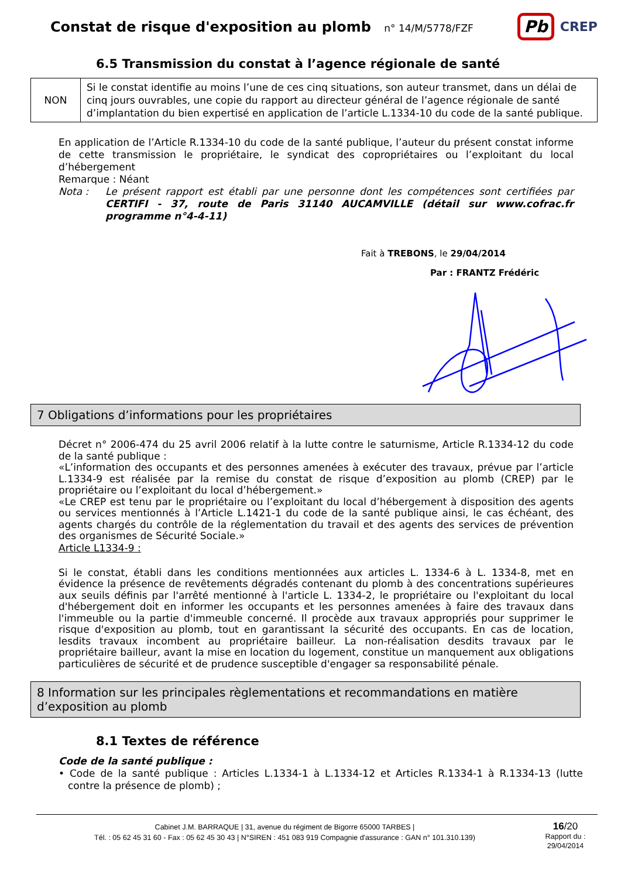Constat de risque d'exposition au plomb n° 14/M/5778/FZF
Pb CREP
6.5 Transmission du constat à l’agence régionale de santé
| NON | Si le constat identifie au moins l’une de ces cinq situations, son auteur transmet, dans un délai de cinq jours ouvrables, une copie du rapport au directeur général de l’agence régionale de santé d’implantation du bien expertisé en application de l’article L.1334-10 du code de la santé publique. |
En application de l’Article R.1334-10 du code de la santé publique, l’auteur du présent constat informe de cette transmission le propriétaire, le syndicat des copropriétaires ou l’exploitant du local d’hébergement
Remarque : Néant
Nota : Le présent rapport est établi par une personne dont les compétences sont certifiées par CERTIFI - 37, route de Paris 31140 AUCAMVILLE (détail sur www.cofrac.fr programme n°4-4-11)
Fait à TREBONS, le 29/04/2014
Par : FRANTZ Frédéric
7 Obligations d’informations pour les propriétaires
Décret n° 2006-474 du 25 avril 2006 relatif à la lutte contre le saturnisme, Article R.1334-12 du code de la santé publique :
«L’information des occupants et des personnes amenées à exécuter des travaux, prévue par l’article L.1334-9 est réalisée par la remise du constat de risque d’exposition au plomb (CREP) par le propriétaire ou l’exploitant du local d’hébergement.»
«Le CREP est tenu par le propriétaire ou l’exploitant du local d’hébergement à disposition des agents ou services mentionnés à l’Article L.1421-1 du code de la santé publique ainsi, le cas échéant, des agents chargés du contrôle de la réglementation du travail et des agents des services de prévention des organismes de Sécurité Sociale.»
Article L1334-9 :
Si le constat, établi dans les conditions mentionnées aux articles L. 1334-6 à L. 1334-8, met en évidence la présence de revêtements dégradés contenant du plomb à des concentrations supérieures aux seuils définis par l'arrêté mentionné à l'article L. 1334-2, le propriétaire ou l'exploitant du local d'hébergement doit en informer les occupants et les personnes amenées à faire des travaux dans l'immeuble ou la partie d'immeuble concerné. Il procède aux travaux appropriés pour supprimer le risque d'exposition au plomb, tout en garantissant la sécurité des occupants. En cas de location, lesdits travaux incombent au propriétaire bailleur. La non-réalisation desdits travaux par le propriétaire bailleur, avant la mise en location du logement, constitue un manquement aux obligations particulières de sécurité et de prudence susceptible d'engager sa responsabilité pénale.
8 Information sur les principales règlementations et recommandations en matière d’exposition au plomb
8.1 Textes de référence
Code de la santé publique :
• Code de la santé publique : Articles L.1334-1 à L.1334-12 et Articles R.1334-1 à R.1334-13 (lutte contre la présence de plomb) ;
Cabinet J.M. BARRAQUE | 31, avenue du régiment de Bigorre 65000 TARBES |
Tél. : 05 62 45 31 60 - Fax : 05 62 45 30 43 | N°SIREN : 451 083 919 Compagnie d'assurance : GAN n° 101.310.139)
16/20
Rapport du :
29/04/2014